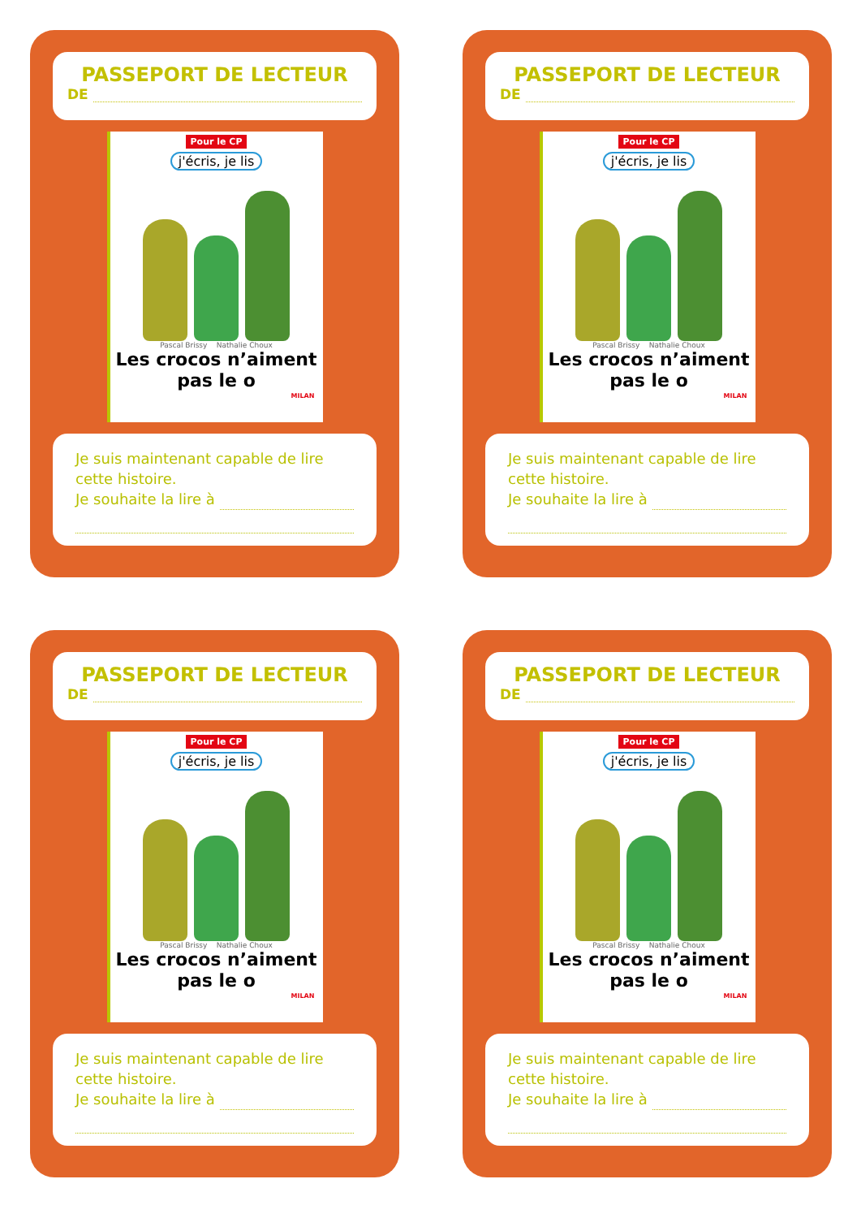PASSEPORT DE LECTEUR
DE
Pour le CP
j'écris, je lis
Pascal Brissy Nathalie Choux
Les crocos n’aiment
pas le o
MILAN
Je suis maintenant capable de lire cette histoire.
Je souhaite la lire à
PASSEPORT DE LECTEUR
DE
Pour le CP
j'écris, je lis
Pascal Brissy Nathalie Choux
Les crocos n’aiment
pas le o
MILAN
Je suis maintenant capable de lire cette histoire.
Je souhaite la lire à
PASSEPORT DE LECTEUR
DE
Pour le CP
j'écris, je lis
Pascal Brissy Nathalie Choux
Les crocos n’aiment
pas le o
MILAN
Je suis maintenant capable de lire cette histoire.
Je souhaite la lire à
PASSEPORT DE LECTEUR
DE
Pour le CP
j'écris, je lis
Pascal Brissy Nathalie Choux
Les crocos n’aiment
pas le o
MILAN
Je suis maintenant capable de lire cette histoire.
Je souhaite la lire à